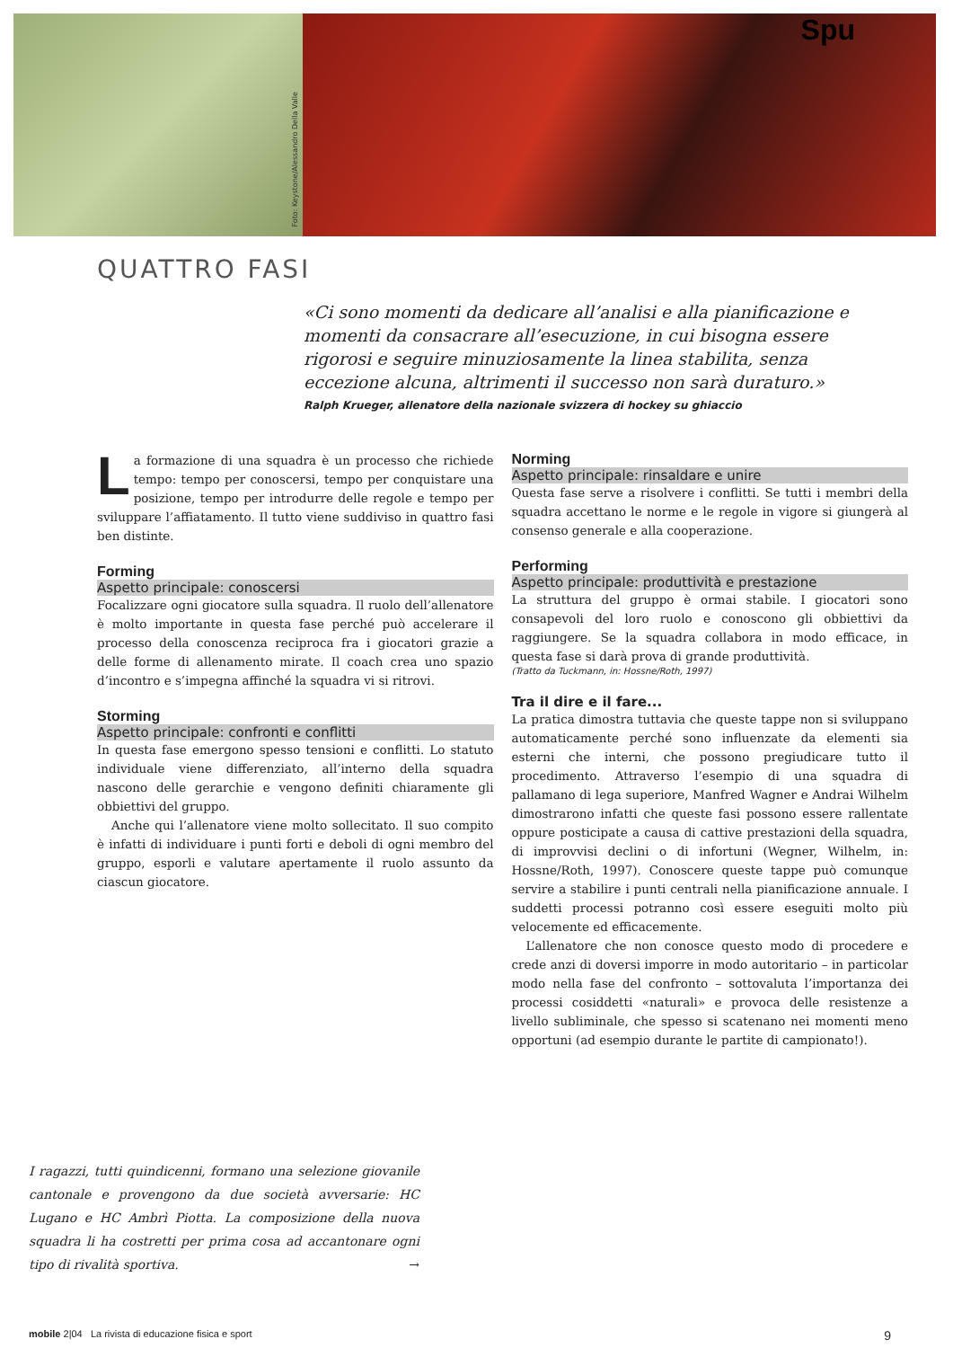Foto: Keystone/Alessandro Della Valle
Spu
QUATTRO FASI
«Ci sono momenti da dedicare all’analisi e alla pianificazione e momenti da consacrare all’esecuzione, in cui bisogna essere rigorosi e seguire minuziosamente la linea stabilita, senza eccezione alcuna, altrimenti il successo non sarà duraturo.»
Ralph Krueger, allenatore della nazionale svizzera di hockey su ghiaccio
La formazione di una squadra è un processo che richiede tempo: tempo per conoscersi, tempo per conquistare una posizione, tempo per introdurre delle regole e tempo per sviluppare l’affiatamento. Il tutto viene suddiviso in quattro fasi ben distinte.
Forming
Aspetto principale: conoscersi
Focalizzare ogni giocatore sulla squadra. Il ruolo dell’allenatore è molto importante in questa fase perché può accelerare il processo della conoscenza reciproca fra i giocatori grazie a delle forme di allenamento mirate. Il coach crea uno spazio d’incontro e s’impegna affinché la squadra vi si ritrovi.
Storming
Aspetto principale: confronti e conflitti
In questa fase emergono spesso tensioni e conflitti. Lo statuto individuale viene differenziato, all’interno della squadra nascono delle gerarchie e vengono definiti chiaramente gli obbiettivi del gruppo.
Anche qui l’allenatore viene molto sollecitato. Il suo compito è infatti di individuare i punti forti e deboli di ogni membro del gruppo, esporli e valutare apertamente il ruolo assunto da ciascun giocatore.
Norming
Aspetto principale: rinsaldare e unire
Questa fase serve a risolvere i conflitti. Se tutti i membri della squadra accettano le norme e le regole in vigore si giungerà al consenso generale e alla cooperazione.
Performing
Aspetto principale: produttività e prestazione
La struttura del gruppo è ormai stabile. I giocatori sono consapevoli del loro ruolo e conoscono gli obbiettivi da raggiungere. Se la squadra collabora in modo efficace, in questa fase si darà prova di grande produttività.
(Tratto da Tuckmann, in: Hossne/Roth, 1997)
Tra il dire e il fare...
La pratica dimostra tuttavia che queste tappe non si sviluppano automaticamente perché sono influenzate da elementi sia esterni che interni, che possono pregiudicare tutto il procedimento. Attraverso l’esempio di una squadra di pallamano di lega superiore, Manfred Wagner e Andrai Wilhelm dimostrarono infatti che queste fasi possono essere rallentate oppure posticipate a causa di cattive prestazioni della squadra, di improvvisi declini o di infortuni (Wegner, Wilhelm, in: Hossne/Roth, 1997). Conoscere queste tappe può comunque servire a stabilire i punti centrali nella pianificazione annuale. I suddetti processi potranno così essere eseguiti molto più velocemente ed efficacemente.
L’allenatore che non conosce questo modo di procedere e crede anzi di doversi imporre in modo autoritario – in particolar modo nella fase del confronto – sottovaluta l’importanza dei processi cosiddetti «naturali» e provoca delle resistenze a livello subliminale, che spesso si scatenano nei momenti meno opportuni (ad esempio durante le partite di campionato!).
I ragazzi, tutti quindicenni, formano una selezione giovanile cantonale e provengono da due società avversarie: HC Lugano e HC Ambrì Piotta. La composizione della nuova squadra li ha costretti per prima cosa ad accantonare ogni tipo di rivalità sportiva. →
mobile 2|04 La rivista di educazione fisica e sport 9